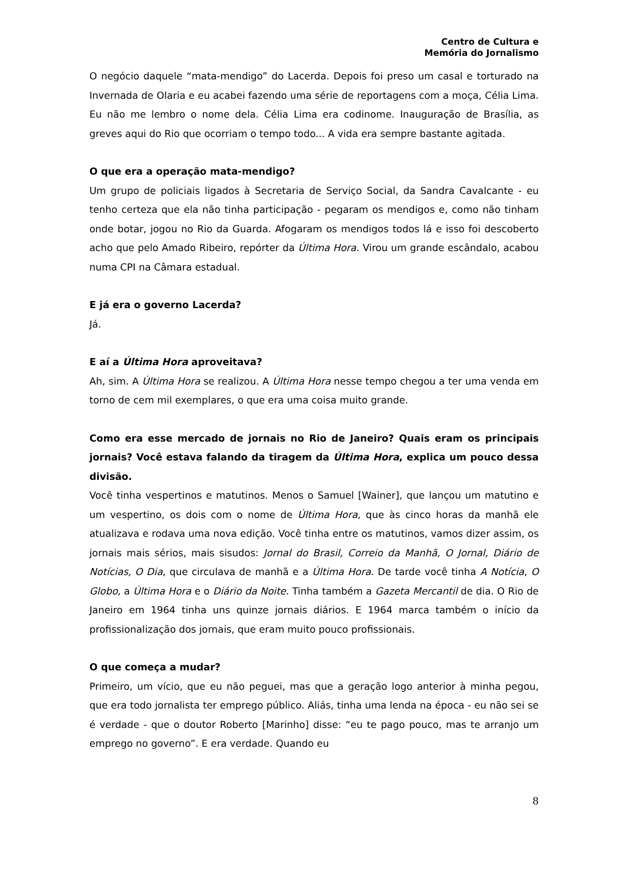Centro de Cultura e
Memória do Jornalismo
O negócio daquele “mata-mendigo” do Lacerda. Depois foi preso um casal e torturado na Invernada de Olaria e eu acabei fazendo uma série de reportagens com a moça, Célia Lima. Eu não me lembro o nome dela. Célia Lima era codinome. Inauguração de Brasília, as greves aqui do Rio que ocorriam o tempo todo... A vida era sempre bastante agitada.
O que era a operação mata-mendigo?
Um grupo de policiais ligados à Secretaria de Serviço Social, da Sandra Cavalcante - eu tenho certeza que ela não tinha participação - pegaram os mendigos e, como não tinham onde botar, jogou no Rio da Guarda. Afogaram os mendigos todos lá e isso foi descoberto acho que pelo Amado Ribeiro, repórter da Última Hora. Virou um grande escândalo, acabou numa CPI na Câmara estadual.
E já era o governo Lacerda?
Já.
E aí a Última Hora aproveitava?
Ah, sim. A Última Hora se realizou. A Última Hora nesse tempo chegou a ter uma venda em torno de cem mil exemplares, o que era uma coisa muito grande.
Como era esse mercado de jornais no Rio de Janeiro? Quais eram os principais jornais? Você estava falando da tiragem da Última Hora, explica um pouco dessa divisão.
Você tinha vespertinos e matutinos. Menos o Samuel [Wainer], que lançou um matutino e um vespertino, os dois com o nome de Última Hora, que às cinco horas da manhã ele atualizava e rodava uma nova edição. Você tinha entre os matutinos, vamos dizer assim, os jornais mais sérios, mais sisudos: Jornal do Brasil, Correio da Manhã, O Jornal, Diário de Notícias, O Dia, que circulava de manhã e a Última Hora. De tarde você tinha A Notícia, O Globo, a Última Hora e o Diário da Noite. Tinha também a Gazeta Mercantil de dia. O Rio de Janeiro em 1964 tinha uns quinze jornais diários. E 1964 marca também o início da profissionalização dos jornais, que eram muito pouco profissionais.
O que começa a mudar?
Primeiro, um vício, que eu não peguei, mas que a geração logo anterior à minha pegou, que era todo jornalista ter emprego público. Aliás, tinha uma lenda na época - eu não sei se é verdade - que o doutor Roberto [Marinho] disse: “eu te pago pouco, mas te arranjo um emprego no governo”. E era verdade. Quando eu
8